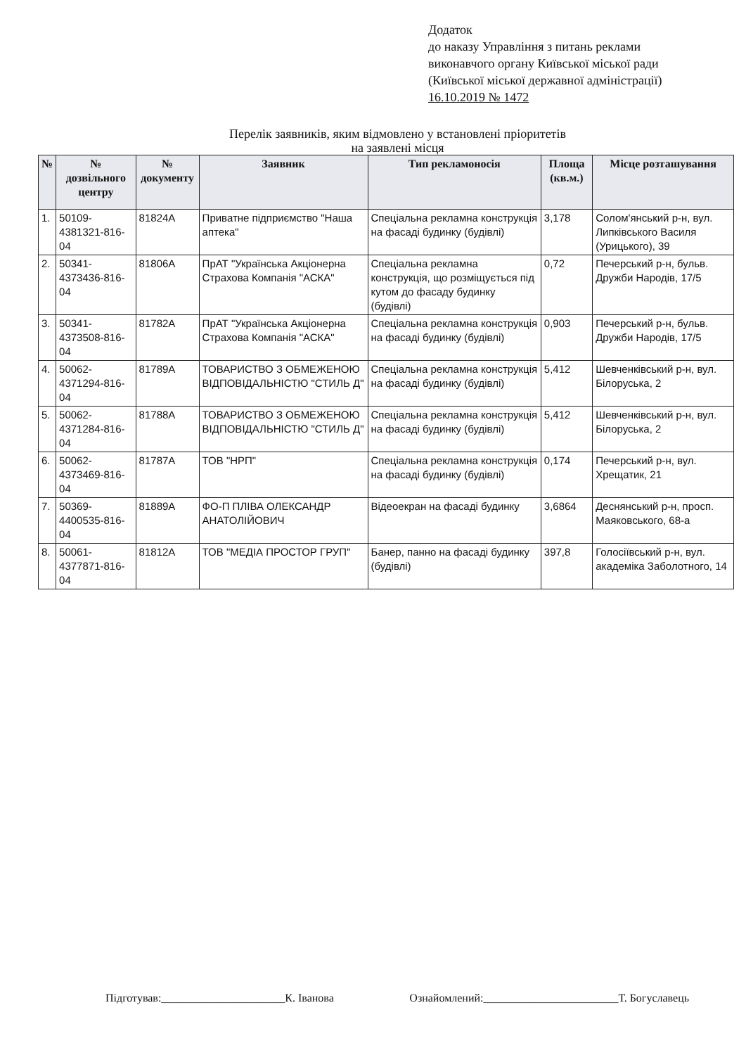Додаток
до наказу Управління з питань реклами
виконавчого органу Київської міської ради
(Київської міської державної адміністрації)
16.10.2019 № 1472
Перелік заявників, яким відмовлено у встановлені пріоритетів
на заявлені місця
| № | № дозвільного центру | № документу | Заявник | Тип рекламоносія | Площа (кв.м.) | Місце розташування |
| --- | --- | --- | --- | --- | --- | --- |
| 1. | 50109-4381321-816-04 | 81824А | Приватне підприємство "Наша аптека" | Спеціальна рекламна конструкція на фасаді будинку (будівлі) | 3,178 | Солом'янський р-н, вул. Липківського Василя (Урицького), 39 |
| 2. | 50341-4373436-816-04 | 81806А | ПрАТ "Українська Акціонерна Страхова Компанія "АСКА" | Спеціальна рекламна конструкція, що розміщується під кутом до фасаду будинку (будівлі) | 0,72 | Печерський р-н, бульв. Дружби Народів, 17/5 |
| 3. | 50341-4373508-816-04 | 81782А | ПрАТ "Українська Акціонерна Страхова Компанія "АСКА" | Спеціальна рекламна конструкція на фасаді будинку (будівлі) | 0,903 | Печерський р-н, бульв. Дружби Народів, 17/5 |
| 4. | 50062-4371294-816-04 | 81789А | ТОВАРИСТВО З ОБМЕЖЕНОЮ ВІДПОВІДАЛЬНІСТЮ "СТИЛЬ Д" | Спеціальна рекламна конструкція на фасаді будинку (будівлі) | 5,412 | Шевченківський р-н, вул. Білоруська, 2 |
| 5. | 50062-4371284-816-04 | 81788А | ТОВАРИСТВО З ОБМЕЖЕНОЮ ВІДПОВІДАЛЬНІСТЮ "СТИЛЬ Д" | Спеціальна рекламна конструкція на фасаді будинку (будівлі) | 5,412 | Шевченківський р-н, вул. Білоруська, 2 |
| 6. | 50062-4373469-816-04 | 81787А | ТОВ "НРП" | Спеціальна рекламна конструкція на фасаді будинку (будівлі) | 0,174 | Печерський р-н, вул. Хрещатик, 21 |
| 7. | 50369-4400535-816-04 | 81889А | ФО-П ПЛІВА ОЛЕКСАНДР АНАТОЛІЙОВИЧ | Відеоекран на фасаді будинку | 3,6864 | Деснянський р-н, просп. Маяковського, 68-а |
| 8. | 50061-4377871-816-04 | 81812А | ТОВ "МЕДІА ПРОСТОР ГРУП" | Банер, панно на фасаді будинку (будівлі) | 397,8 | Голосіївський р-н, вул. академіка Заболотного, 14 |
Підготував:______________________К. Іванова Ознайомлений:________________________Т. Богуславець